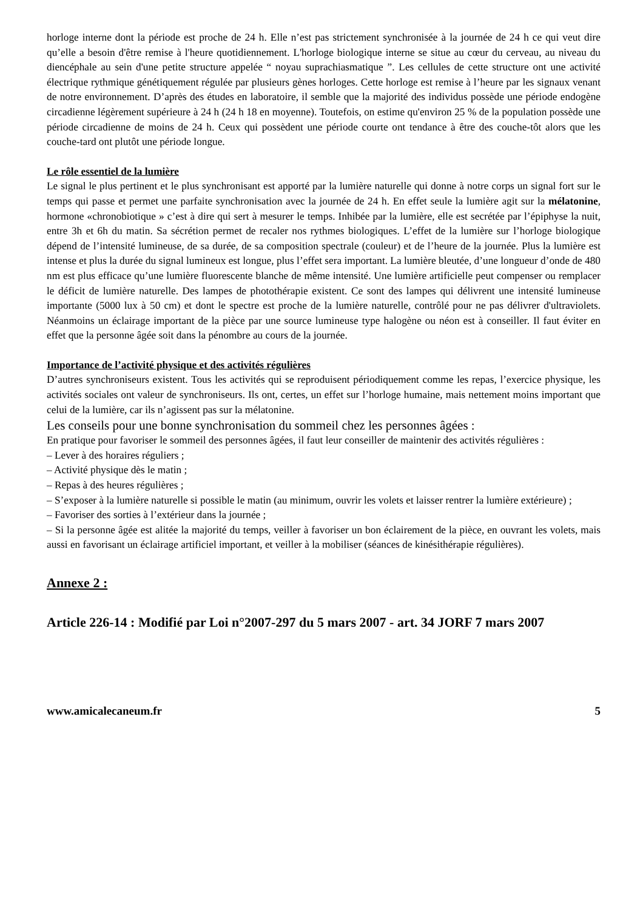horloge interne dont la période est proche de 24 h. Elle n’est pas strictement synchronisée à la journée de 24 h ce qui veut dire qu’elle a besoin d'être remise à l'heure quotidiennement. L'horloge biologique interne se situe au cœur du cerveau, au niveau du diencéphale au sein d'une petite structure appelée “ noyau suprachiasmatique ”. Les cellules de cette structure ont une activité électrique rythmique génétiquement régulée par plusieurs gènes horloges. Cette horloge est remise à l’heure par les signaux venant de notre environnement. D’après des études en laboratoire, il semble que la majorité des individus possède une période endogène circadienne légèrement supérieure à 24 h (24 h 18 en moyenne). Toutefois, on estime qu'environ 25 % de la population possède une période circadienne de moins de 24 h. Ceux qui possèdent une période courte ont tendance à être des couche-tôt alors que les couche-tard ont plutôt une période longue.
Le rôle essentiel de la lumière
Le signal le plus pertinent et le plus synchronisant est apporté par la lumière naturelle qui donne à notre corps un signal fort sur le temps qui passe et permet une parfaite synchronisation avec la journée de 24 h. En effet seule la lumière agit sur la mélatonine, hormone «chronobiotique » c’est à dire qui sert à mesurer le temps. Inhibée par la lumière, elle est secrétée par l’épiphyse la nuit, entre 3h et 6h du matin. Sa sécrétion permet de recaler nos rythmes biologiques. L’effet de la lumière sur l’horloge biologique dépend de l’intensité lumineuse, de sa durée, de sa composition spectrale (couleur) et de l’heure de la journée. Plus la lumière est intense et plus la durée du signal lumineux est longue, plus l’effet sera important. La lumière bleutée, d’une longueur d’onde de 480 nm est plus efficace qu’une lumière fluorescente blanche de même intensité. Une lumière artificielle peut compenser ou remplacer le déficit de lumière naturelle. Des lampes de photothérapie existent. Ce sont des lampes qui délivrent une intensité lumineuse importante (5000 lux à 50 cm) et dont le spectre est proche de la lumière naturelle, contrôlé pour ne pas délivrer d'ultraviolets. Néanmoins un éclairage important de la pièce par une source lumineuse type halogène ou néon est à conseiller. Il faut éviter en effet que la personne âgée soit dans la pénombre au cours de la journée.
Importance de l’activité physique et des activités régulières
D’autres synchroniseurs existent. Tous les activités qui se reproduisent périodiquement comme les repas, l’exercice physique, les activités sociales ont valeur de synchroniseurs. Ils ont, certes, un effet sur l’horloge humaine, mais nettement moins important que celui de la lumière, car ils n’agissent pas sur la mélatonine.
Les conseils pour une bonne synchronisation du sommeil chez les personnes âgées :
En pratique pour favoriser le sommeil des personnes âgées, il faut leur conseiller de maintenir des activités régulières :
– Lever à des horaires réguliers ;
– Activité physique dès le matin ;
– Repas à des heures régulières ;
– S’exposer à la lumière naturelle si possible le matin (au minimum, ouvrir les volets et laisser rentrer la lumière extérieure) ;
– Favoriser des sorties à l’extérieur dans la journée ;
– Si la personne âgée est alitée la majorité du temps, veiller à favoriser un bon éclairement de la pièce, en ouvrant les volets, mais aussi en favorisant un éclairage artificiel important, et veiller à la mobiliser (séances de kinésithérapie régulières).
Annexe 2 :
Article 226-14 : Modifié par Loi n°2007-297 du 5 mars 2007 - art. 34 JORF 7 mars 2007
www.amicalecaneum.fr 5